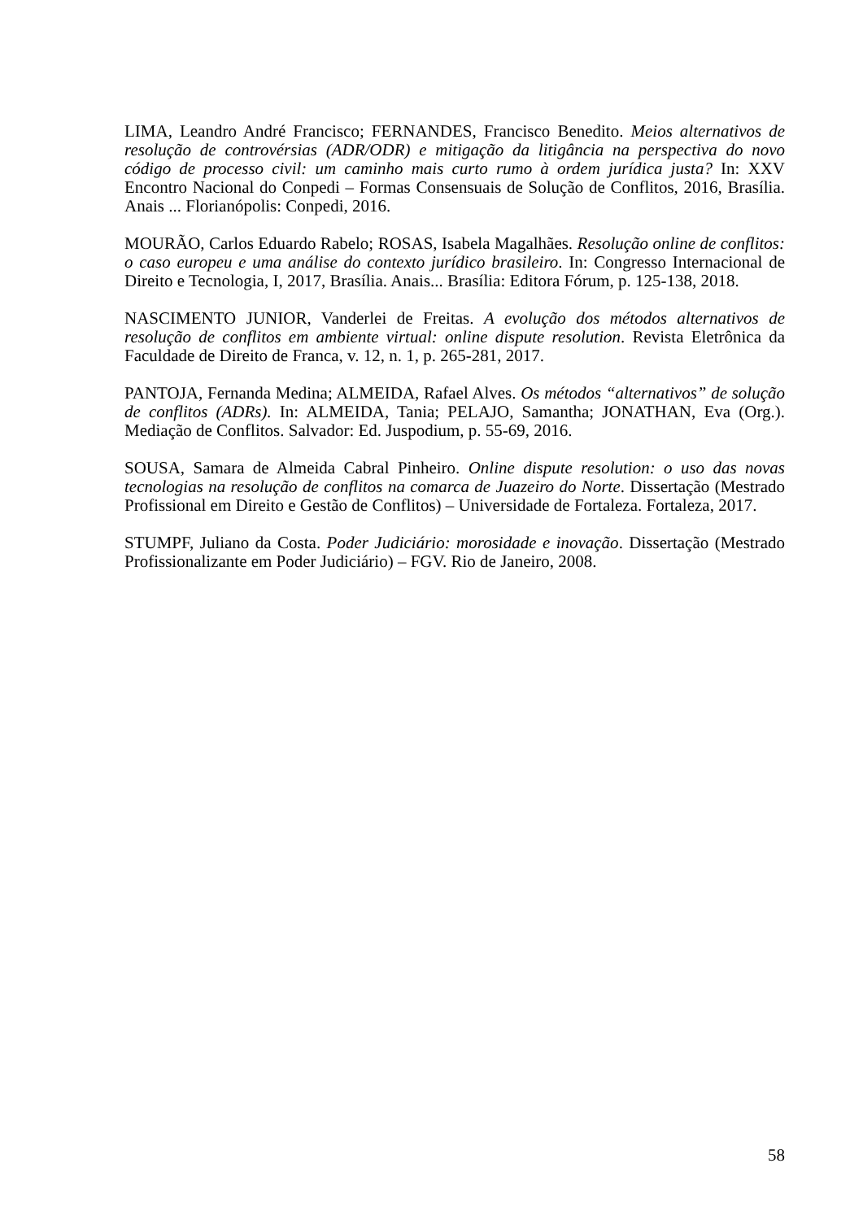LIMA, Leandro André Francisco; FERNANDES, Francisco Benedito. Meios alternativos de resolução de controvérsias (ADR/ODR) e mitigação da litigância na perspectiva do novo código de processo civil: um caminho mais curto rumo à ordem jurídica justa? In: XXV Encontro Nacional do Conpedi – Formas Consensuais de Solução de Conflitos, 2016, Brasília. Anais ... Florianópolis: Conpedi, 2016.
MOURÃO, Carlos Eduardo Rabelo; ROSAS, Isabela Magalhães. Resolução online de conflitos: o caso europeu e uma análise do contexto jurídico brasileiro. In: Congresso Internacional de Direito e Tecnologia, I, 2017, Brasília. Anais... Brasília: Editora Fórum, p. 125-138, 2018.
NASCIMENTO JUNIOR, Vanderlei de Freitas. A evolução dos métodos alternativos de resolução de conflitos em ambiente virtual: online dispute resolution. Revista Eletrônica da Faculdade de Direito de Franca, v. 12, n. 1, p. 265-281, 2017.
PANTOJA, Fernanda Medina; ALMEIDA, Rafael Alves. Os métodos “alternativos” de solução de conflitos (ADRs). In: ALMEIDA, Tania; PELAJO, Samantha; JONATHAN, Eva (Org.). Mediação de Conflitos. Salvador: Ed. Juspodium, p. 55-69, 2016.
SOUSA, Samara de Almeida Cabral Pinheiro. Online dispute resolution: o uso das novas tecnologias na resolução de conflitos na comarca de Juazeiro do Norte. Dissertação (Mestrado Profissional em Direito e Gestão de Conflitos) – Universidade de Fortaleza. Fortaleza, 2017.
STUMPF, Juliano da Costa. Poder Judiciário: morosidade e inovação. Dissertação (Mestrado Profissionalizante em Poder Judiciário) – FGV. Rio de Janeiro, 2008.
58